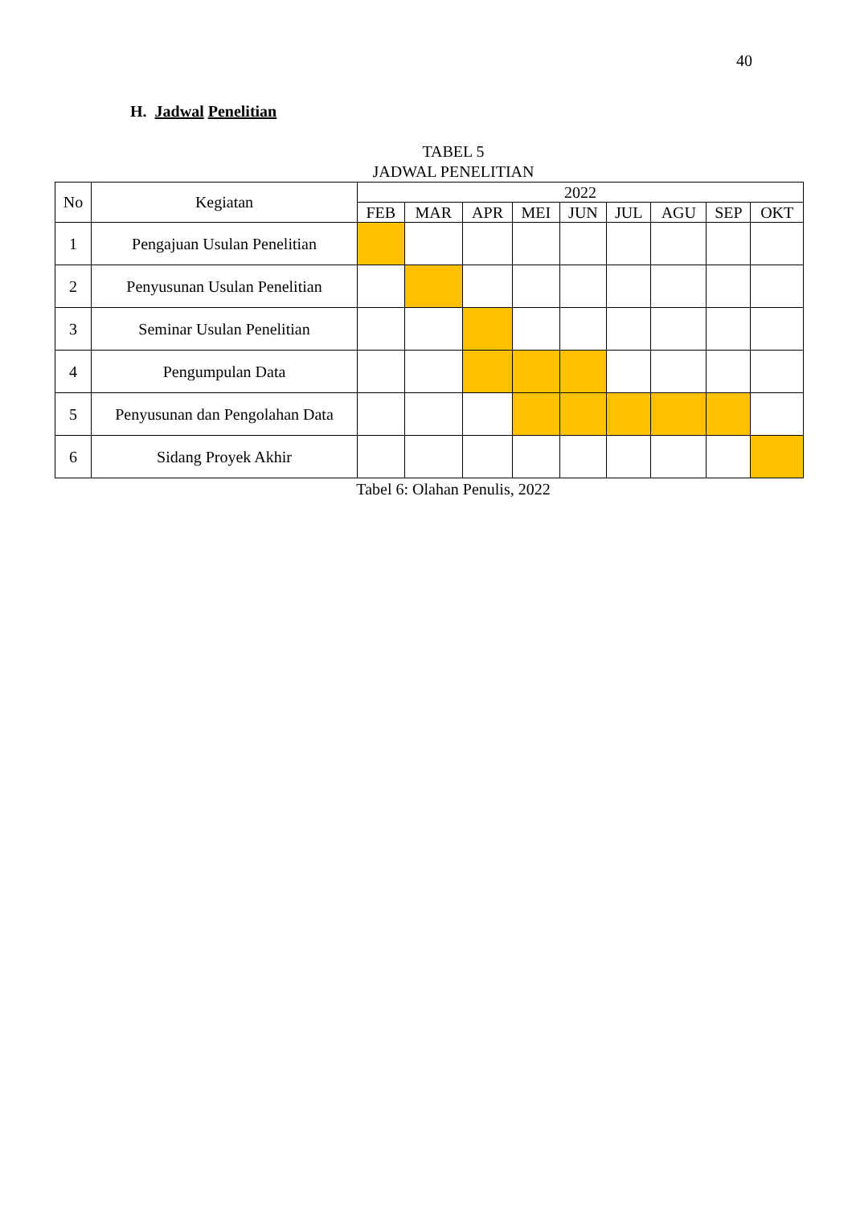40
H. Jadwal Penelitian
TABEL 5
JADWAL PENELITIAN
| No | Kegiatan | 2022 | | | | | | | | |
| --- | --- | --- | --- | --- | --- | --- | --- | --- | --- | --- |
| | | FEB | MAR | APR | MEI | JUN | JUL | AGU | SEP | OKT |
| 1 | Pengajuan Usulan Penelitian | | | | | | | | | |
| 2 | Penyusunan Usulan Penelitian | | | | | | | | | |
| 3 | Seminar Usulan Penelitian | | | | | | | | | |
| 4 | Pengumpulan Data | | | | | | | | | |
| 5 | Penyusunan dan Pengolahan Data | | | | | | | | | |
| 6 | Sidang Proyek Akhir | | | | | | | | | |
Tabel 6: Olahan Penulis, 2022